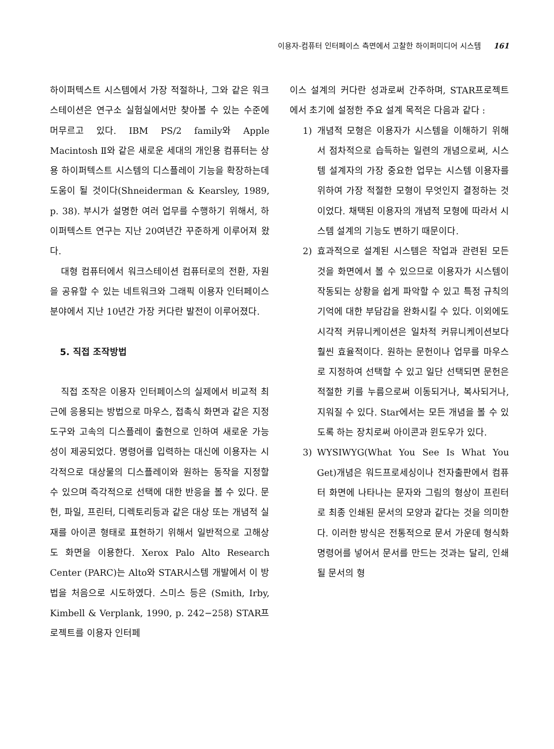이용자-컴퓨터 인터페이스 측면에서 고찰한 하이퍼미디어 시스템 161
하이퍼텍스트 시스템에서 가장 적절하나, 그와 같은 워크스테이션은 연구소 실험실에서만 찾아볼 수 있는 수준에 머무르고 있다. IBM PS/2 family와 Apple Macintosh Ⅱ와 같은 새로운 세대의 개인용 컴퓨터는 상용 하이퍼텍스트 시스템의 디스플레이 기능을 확장하는데 도움이 될 것이다(Shneiderman & Kearsley, 1989, p. 38). 부시가 설명한 여러 업무를 수행하기 위해서, 하이퍼텍스트 연구는 지난 20여년간 꾸준하게 이루어져 왔다.
대형 컴퓨터에서 워크스테이션 컴퓨터로의 전환, 자원을 공유할 수 있는 네트워크와 그래픽 이용자 인터페이스분야에서 지난 10년간 가장 커다란 발전이 이루어졌다.
5. 직접 조작방법
직접 조작은 이용자 인터페이스의 실제에서 비교적 최근에 응용되는 방법으로 마우스, 접촉식 화면과 같은 지정도구와 고속의 디스플레이 출현으로 인하여 새로운 가능성이 제공되었다. 명령어를 입력하는 대신에 이용자는 시각적으로 대상물의 디스플레이와 원하는 동작을 지정할 수 있으며 즉각적으로 선택에 대한 반응을 볼 수 있다. 문헌, 파일, 프린터, 디렉토리등과 같은 대상 또는 개념적 실재를 아이콘 형태로 표현하기 위해서 일반적으로 고해상도 화면을 이용한다. Xerox Palo Alto Research Center (PARC)는 Alto와 STAR시스템 개발에서 이 방법을 처음으로 시도하였다. 스미스 등은 (Smith, Irby, Kimbell & Verplank, 1990, p. 242−258) STAR프로젝트를 이용자 인터페
이스 설계의 커다란 성과로써 간주하며, STAR프로젝트에서 초기에 설정한 주요 설계 목적은 다음과 같다 :
1) 개념적 모형은 이용자가 시스템을 이해하기 위해서 점차적으로 습득하는 일련의 개념으로써, 시스템 설계자의 가장 중요한 업무는 시스템 이용자를 위하여 가장 적절한 모형이 무엇인지 결정하는 것이었다. 채택된 이용자의 개념적 모형에 따라서 시스템 설계의 기능도 변하기 때문이다.
2) 효과적으로 설계된 시스템은 작업과 관련된 모든 것을 화면에서 볼 수 있으므로 이용자가 시스템이 작동되는 상황을 쉽게 파악할 수 있고 특정 규칙의 기억에 대한 부담감을 완화시킬 수 있다. 이외에도 시각적 커뮤니케이션은 일차적 커뮤니케이션보다 훨씬 효율적이다. 원하는 문헌이나 업무를 마우스로 지정하여 선택할 수 있고 일단 선택되면 문헌은 적절한 키를 누름으로써 이동되거나, 복사되거나, 지워질 수 있다. Star에서는 모든 개념을 볼 수 있도록 하는 장치로써 아이콘과 윈도우가 있다.
3) WYSIWYG(What You See Is What You Get)개념은 워드프로세싱이나 전자출판에서 컴퓨터 화면에 나타나는 문자와 그림의 형상이 프린터로 최종 인쇄된 문서의 모양과 같다는 것을 의미한다. 이러한 방식은 전통적으로 문서 가운데 형식화 명령어를 넣어서 문서를 만드는 것과는 달리, 인쇄될 문서의 형